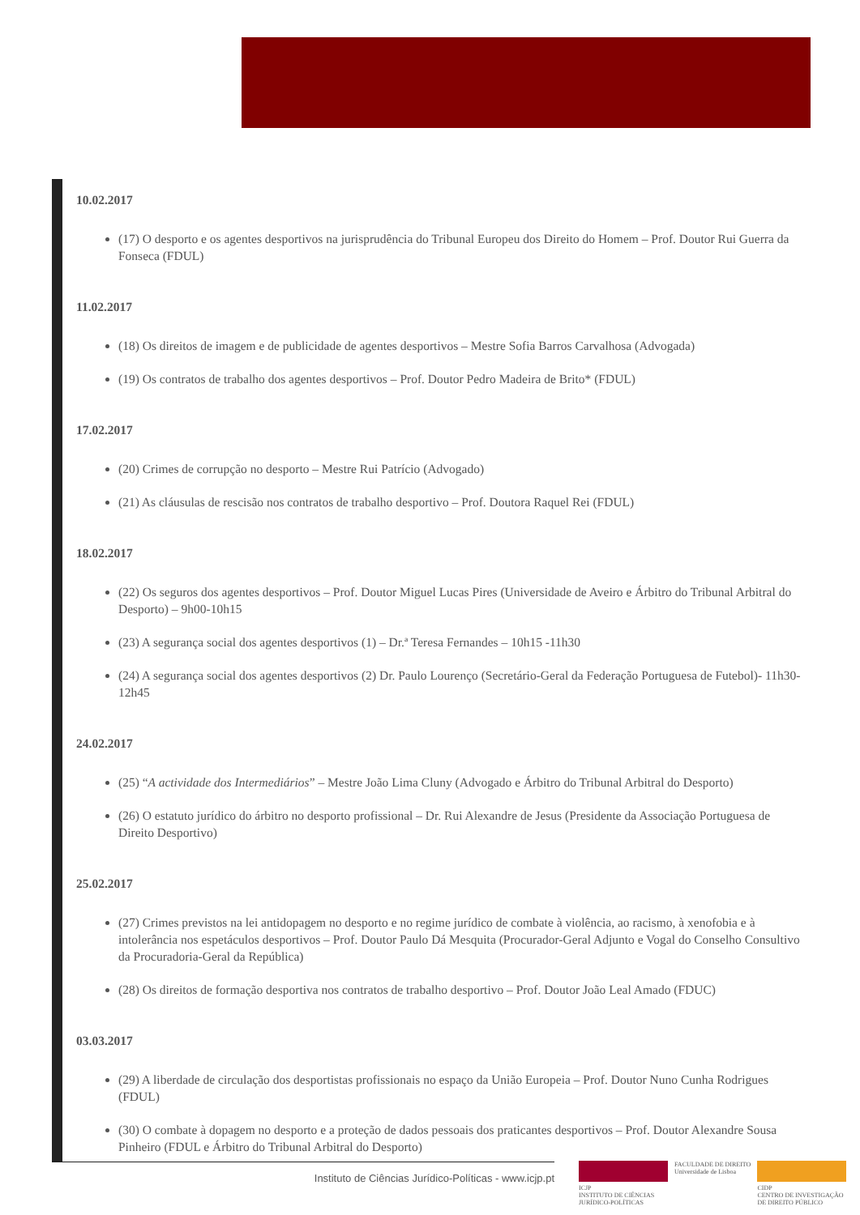10.02.2017
(17) O desporto e os agentes desportivos na jurisprudência do Tribunal Europeu dos Direito do Homem – Prof. Doutor Rui Guerra da Fonseca (FDUL)
11.02.2017
(18) Os direitos de imagem e de publicidade de agentes desportivos – Mestre Sofia Barros Carvalhosa (Advogada)
(19) Os contratos de trabalho dos agentes desportivos – Prof. Doutor Pedro Madeira de Brito* (FDUL)
17.02.2017
(20) Crimes de corrupção no desporto – Mestre Rui Patrício (Advogado)
(21) As cláusulas de rescisão nos contratos de trabalho desportivo – Prof. Doutora Raquel Rei (FDUL)
18.02.2017
(22) Os seguros dos agentes desportivos – Prof. Doutor Miguel Lucas Pires (Universidade de Aveiro e Árbitro do Tribunal Arbitral do Desporto) – 9h00-10h15
(23) A segurança social dos agentes desportivos (1) – Dr.ª Teresa Fernandes – 10h15 -11h30
(24) A segurança social dos agentes desportivos (2) Dr. Paulo Lourenço (Secretário-Geral da Federação Portuguesa de Futebol)- 11h30-12h45
24.02.2017
(25) “A actividade dos Intermediários” – Mestre João Lima Cluny (Advogado e Árbitro do Tribunal Arbitral do Desporto)
(26) O estatuto jurídico do árbitro no desporto profissional – Dr. Rui Alexandre de Jesus (Presidente da Associação Portuguesa de Direito Desportivo)
25.02.2017
(27) Crimes previstos na lei antidopagem no desporto e no regime jurídico de combate à violência, ao racismo, à xenofobia e à intolerância nos espetáculos desportivos – Prof. Doutor Paulo Dá Mesquita (Procurador-Geral Adjunto e Vogal do Conselho Consultivo da Procuradoria-Geral da República)
(28) Os direitos de formação desportiva nos contratos de trabalho desportivo – Prof. Doutor João Leal Amado (FDUC)
03.03.2017
(29) A liberdade de circulação dos desportistas profissionais no espaço da União Europeia – Prof. Doutor Nuno Cunha Rodrigues (FDUL)
(30) O combate à dopagem no desporto e a proteção de dados pessoais dos praticantes desportivos – Prof. Doutor Alexandre Sousa Pinheiro (FDUL e Árbitro do Tribunal Arbitral do Desporto)
Instituto de Ciências Jurídico-Políticas - www.icjp.pt
ICJP
INSTITUTO DE CIÊNCIAS JURÍDICO-POLÍTICAS
FACULDADE DE DIREITO
Universidade de Lisboa
CIDP
CENTRO DE INVESTIGAÇÃO DE DIREITO PÚBLICO